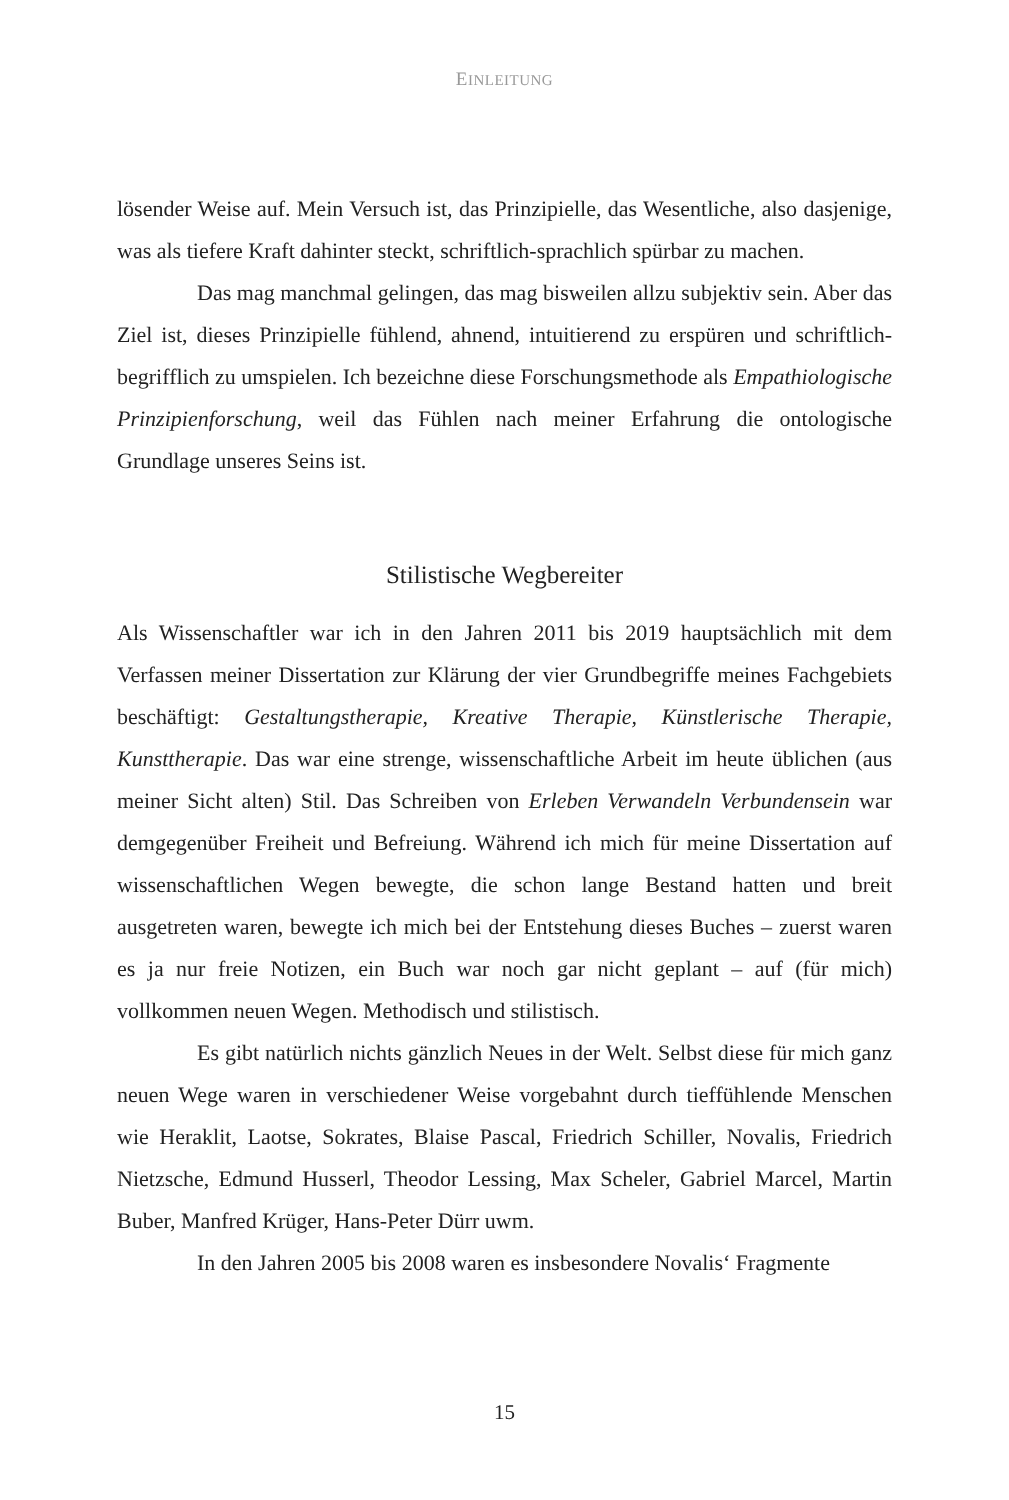EINLEITUNG
lösender Weise auf. Mein Versuch ist, das Prinzipielle, das Wesentliche, also dasjenige, was als tiefere Kraft dahinter steckt, schriftlich-sprachlich spürbar zu machen.
Das mag manchmal gelingen, das mag bisweilen allzu subjektiv sein. Aber das Ziel ist, dieses Prinzipielle fühlend, ahnend, intuitierend zu erspüren und schriftlich-begrifflich zu umspielen. Ich bezeichne diese Forschungsmethode als Empathiologische Prinzipienforschung, weil das Fühlen nach meiner Erfahrung die ontologische Grundlage unseres Seins ist.
Stilistische Wegbereiter
Als Wissenschaftler war ich in den Jahren 2011 bis 2019 hauptsächlich mit dem Verfassen meiner Dissertation zur Klärung der vier Grundbegriffe meines Fachgebiets beschäftigt: Gestaltungstherapie, Kreative Therapie, Künstlerische Therapie, Kunsttherapie. Das war eine strenge, wissenschaftliche Arbeit im heute üblichen (aus meiner Sicht alten) Stil. Das Schreiben von Erleben Verwandeln Verbundensein war demgegenüber Freiheit und Befreiung. Während ich mich für meine Dissertation auf wissenschaftlichen Wegen bewegte, die schon lange Bestand hatten und breit ausgetreten waren, bewegte ich mich bei der Entstehung dieses Buches – zuerst waren es ja nur freie Notizen, ein Buch war noch gar nicht geplant – auf (für mich) vollkommen neuen Wegen. Methodisch und stilistisch.
Es gibt natürlich nichts gänzlich Neues in der Welt. Selbst diese für mich ganz neuen Wege waren in verschiedener Weise vorgebahnt durch tieffühlende Menschen wie Heraklit, Laotse, Sokrates, Blaise Pascal, Friedrich Schiller, Novalis, Friedrich Nietzsche, Edmund Husserl, Theodor Lessing, Max Scheler, Gabriel Marcel, Martin Buber, Manfred Krüger, Hans-Peter Dürr uwm.
In den Jahren 2005 bis 2008 waren es insbesondere Novalis‘ Fragmente
15